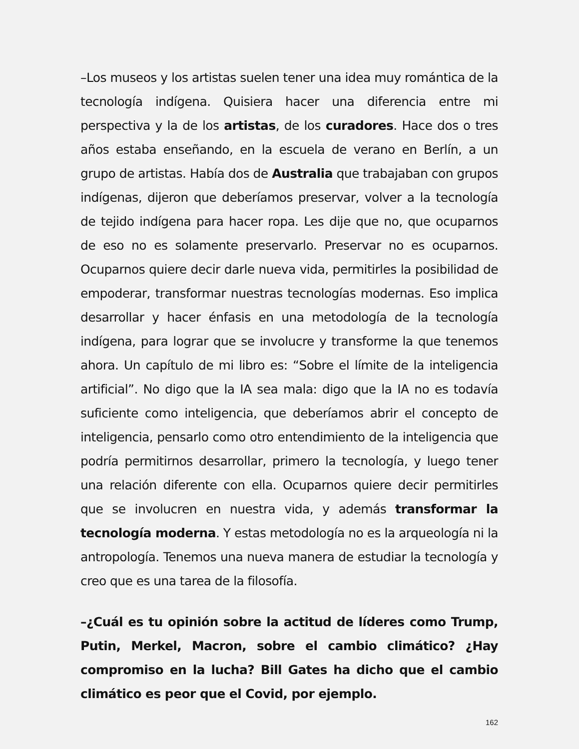–Los museos y los artistas suelen tener una idea muy romántica de la tecnología indígena. Quisiera hacer una diferencia entre mi perspectiva y la de los artistas, de los curadores. Hace dos o tres años estaba enseñando, en la escuela de verano en Berlín, a un grupo de artistas. Había dos de Australia que trabajaban con grupos indígenas, dijeron que deberíamos preservar, volver a la tecnología de tejido indígena para hacer ropa. Les dije que no, que ocuparnos de eso no es solamente preservarlo. Preservar no es ocuparnos. Ocuparnos quiere decir darle nueva vida, permitirles la posibilidad de empoderar, transformar nuestras tecnologías modernas. Eso implica desarrollar y hacer énfasis en una metodología de la tecnología indígena, para lograr que se involucre y transforme la que tenemos ahora. Un capítulo de mi libro es: “Sobre el límite de la inteligencia artificial”. No digo que la IA sea mala: digo que la IA no es todavía suficiente como inteligencia, que deberíamos abrir el concepto de inteligencia, pensarlo como otro entendimiento de la inteligencia que podría permitirnos desarrollar, primero la tecnología, y luego tener una relación diferente con ella. Ocuparnos quiere decir permitirles que se involucren en nuestra vida, y además transformar la tecnología moderna. Y estas metodología no es la arqueología ni la antropología. Tenemos una nueva manera de estudiar la tecnología y creo que es una tarea de la filosofía.
–¿Cuál es tu opinión sobre la actitud de líderes como Trump, Putin, Merkel, Macron, sobre el cambio climático? ¿Hay compromiso en la lucha? Bill Gates ha dicho que el cambio climático es peor que el Covid, por ejemplo.
162